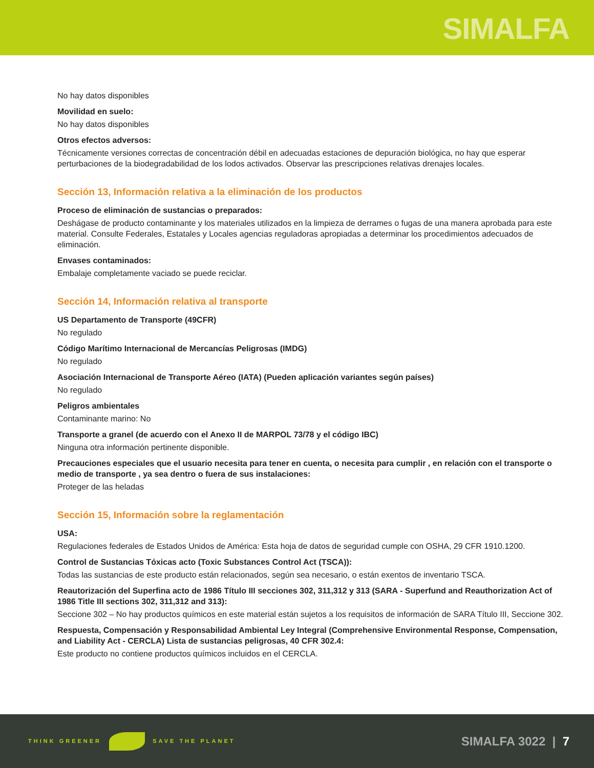SIMALFA
No hay datos disponibles
Movilidad en suelo:
No hay datos disponibles
Otros efectos adversos:
Técnicamente versiones correctas de concentración débil en adecuadas estaciones de depuración biológica, no hay que esperar perturbaciones de la biodegradabilidad de los lodos activados. Observar las prescripciones relativas drenajes locales.
Sección 13, Información relativa a la eliminación de los productos
Proceso de eliminación de sustancias o preparados:
Deshágase de producto contaminante y los materiales utilizados en la limpieza de derrames o fugas de una manera aprobada para este material. Consulte Federales, Estatales y Locales agencias reguladoras apropiadas a determinar los procedimientos adecuados de eliminación.
Envases contaminados:
Embalaje completamente vaciado se puede reciclar.
Sección 14, Información relativa al transporte
US Departamento de Transporte (49CFR)
No regulado
Código Marítimo Internacional de Mercancías Peligrosas (IMDG)
No regulado
Asociación Internacional de Transporte Aéreo (IATA) (Pueden aplicación variantes según países)
No regulado
Peligros ambientales
Contaminante marino: No
Transporte a granel (de acuerdo con el Anexo II de MARPOL 73/78 y el código IBC)
Ninguna otra información pertinente disponible.
Precauciones especiales que el usuario necesita para tener en cuenta, o necesita para cumplir , en relación con el transporte o medio de transporte , ya sea dentro o fuera de sus instalaciones:
Proteger de las heladas
Sección 15, Información sobre la reglamentación
USA:
Regulaciones federales de Estados Unidos de América: Esta hoja de datos de seguridad cumple con OSHA, 29 CFR 1910.1200.
Control de Sustancias Tóxicas acto (Toxic Substances Control Act (TSCA)):
Todas las sustancias de este producto están relacionados, según sea necesario, o están exentos de inventario TSCA.
Reautorización del Superfina acto de 1986 Título III secciones 302, 311,312 y 313 (SARA - Superfund and Reauthorization Act of 1986 Title III sections 302, 311,312 and 313):
Seccione 302 – No hay productos químicos en este material están sujetos a los requisitos de información de SARA Título III, Seccione 302.
Respuesta, Compensación y Responsabilidad Ambiental Ley Integral (Comprehensive Environmental Response, Compensation, and Liability Act - CERCLA) Lista de sustancias peligrosas, 40 CFR 302.4:
Este producto no contiene productos químicos incluidos en el CERCLA.
THINK GREENER SAVE THE PLANET
SIMALFA 3022 | 7